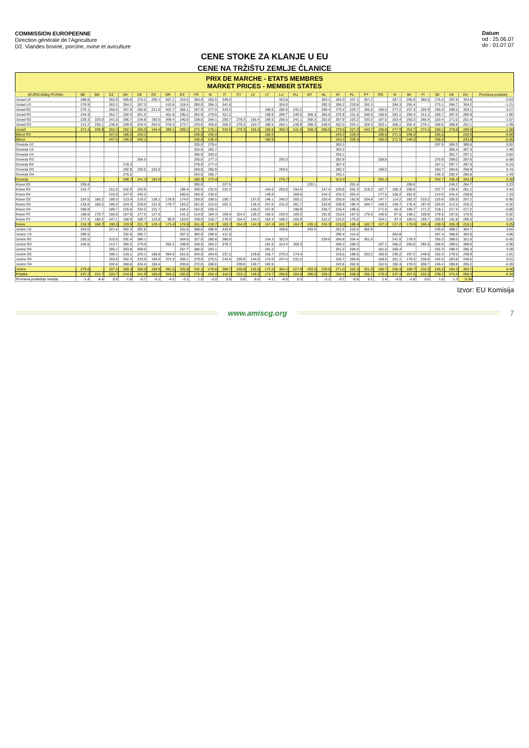COMMISSION EUROPEENNE
Direction générale de l'Agriculture
D2. Viandes bovine, porcine, ovine et aviculture
Datum
od : 25.06.07
do : 01.07.07
CENE STOKE ZA KLANJE U EU
CENE NA TRŽIŠTU ZEMLJE ČLANICE
PRIX DE MARCHE - ETATS MEMBRES
MARKET PRICES - MEMBER STATES
| (EURO/100kg PC/DW) | BE | BG | CZ | DK | DE | EE | GR | ES | FR | IE | IT | CY | LV | LT | LU | HU | MT | NL | AT | PL | PT | RO | SI | SK | FI | SE | UK | EU | Promena poslednj |
| --- | --- | --- | --- | --- | --- | --- | --- | --- | --- | --- | --- | --- | --- | --- | --- | --- | --- | --- | --- | --- | --- | --- | --- | --- | --- | --- | --- | --- | --- |
| Junad U2 | 298.6 | | 262.9 | 305.8 | 270.2 | 290.1 | 407.1 | 323.0 | 303.0 | 283.5 | 349.0 | | | | 323.8 | | | 303.1 | 284.0 | 237.1 | 357.2 | | 287.1 | 255.6 | 360.6 | 275.4 | 297.8 | 324.8 | -0.63 |
| Junad U3 | 276.9 | | 263.2 | 304.1 | 267.3 | | 410.8 | 318.4 | 290.0 | 284.3 | 341.6 | | | | 324.0 | | | 292.3 | 285.2 | 233.8 | 352.3 | | 284.3 | 255.4 | | 273.1 | 294.7 | 304.2 | -1.21 |
| Junad R2 | 270.1 | | 255.5 | 287.9 | 265.8 | 221.5 | 403.7 | 365.1 | 267.0 | 277.0 | 319.5 | | | 186.6 | 285.9 | 242.2 | | 268.4 | 275.4 | 229.7 | 345.5 | 186.0 | 277.2 | 257.3 | 326.9 | 266.6 | 286.5 | 303.1 | 0.27 |
| Junad R3 | 244.9 | | 251.7 | 292.0 | 261.6 | | 401.8 | 295.2 | 262.0 | 279.6 | 321.2 | | | 190.9 | 269.7 | 240.5 | 358.3 | 265.6 | 276.9 | 231.0 | 340.5 | 195.8 | 281.1 | 255.4 | 314.1 | 266.7 | 287.5 | 280.9 | -1.95 |
| Junad O2 | 228.3 | 225.0 | 241.0 | 286.7 | 234.8 | 192.5 | 369.4 | 240.0 | 238.0 | 264.1 | 250.7 | 279.3 | 165.4 | 186.6 | 256.5 | 241.1 | 358.3 | 252.0 | 257.9 | 225.2 | 333.3 | 187.0 | 263.4 | 250.3 | 266.4 | 253.4 | 271.0 | 251.4 | -1.67 |
| Junad O3 | 212.2 | 230.1 | 236.8 | 269.9 | 234.4 | 204.5 | 378.3 | 273.7 | 233.0 | 265.8 | 255.2 | 279.3 | 164.7 | 186.5 | 254.1 | 239.9 | 358.3 | 249.5 | 262.0 | 224.1 | 329.3 | 203.1 | 266.1 | 252.4 | 276.1 | 256.6 | 266.8 | 251.1 | -1.39 |
| Junad | 272.4 | 226.9 | 252.3 | 282.1 | 255.5 | 194.4 | 389.1 | 309.1 | 272.7 | 278.1 | 332.6 | 279.3 | 165.3 | 186.8 | 306.3 | 241.0 | 358.3 | 266.6 | 279.5 | 227.2 | 343.7 | 195.8 | 277.9 | 254.7 | 274.1 | 260.1 | 278.8 | 289.0 | -1.08 |
| Bikovi R3 | | | 247.5 | 186.5 | 240.1 | | | | 236.0 | 235.4 | | | | 186.5 | | | | | 243.3 | 229.4 | | 186.0 | 271.5 | 248.3 | | 256.0 | | 233.9 | -6.66 |
| Bikovi | | | 247.5 | 186.5 | 240.1 | | | | 236.0 | 235.4 | | | | 186.5 | | | | | 243.3 | 229.4 | | 186.0 | 271.5 | 248.3 | | 256.0 | | 233.9 | -6.66 |
| Goveda U2 | | | | | | | | | 325.0 | 279.4 | | | | | | | | | 363.3 | | | | | | | 267.9 | 304.3 | 309.6 | 0.02 |
| Goveda U3 | | | | | | | | | 325.0 | 282.7 | | | | | | | | | 353.2 | | | | | | | | 305.4 | 307.3 | 1.48 |
| Goveda U4 | | | | | | | | | 305.0 | 283.0 | | | | | | | | | 334.1 | | | | | | | | 301.7 | 297.1 | 0.62 |
| Goveda R3 | | | | | 264.5 | | | | 295.0 | 277.3 | | | | | 293.3 | | | | 282.9 | | | 208.8 | | | | 270.8 | 299.0 | 287.6 | -0.68 |
| Goveda R4 | | | | 278.3 | | | | | 278.0 | 277.4 | | | | | | | | | 267.4 | | | | | | | 257.1 | 297.7 | 287.5 | -0.24 |
| Goveda O3 | | | | 292.8 | 235.5 | 182.5 | | | 260.0 | 265.9 | | | | | 259.5 | | | | 280.2 | | | 196.5 | | | | 254.7 | 284.6 | 268.9 | 0.74 |
| Goveda O4 | | | | 275.2 | | | | | 254.0 | 266.7 | | | | | | | | | 245.1 | | | | | | | 246.3 | 292.4 | 280.8 | 1.43 |
| Goveda | | | | 288.7 | 241.2 | 182.5 | | | 280.3 | 273.4 | | | | | 276.7 | | | | 313.4 | | | 202.1 | | | | 254.7 | 295.4 | 284.2 | 0.30 |
| Krave R2 | 255.8 | | | | | | | | 305.0 | | 227.5 | | | | | | 220.1 | | | 201.6 | | | | 208.0 | | | 245.2 | 264.7 | 2.23 |
| Krave R3 | 243.7 | | 212.3 | 242.9 | 243.8 | | | 196.4 | 309.0 | 232.6 | 222.3 | | | 154.0 | 293.8 | 194.5 | | 247.4 | 229.8 | 202.3 | 219.2 | 167.7 | 185.3 | 200.6 | | 237.7 | 238.4 | 261.1 | 2.44 |
| Krave R4 | | | 210.3 | 247.9 | 245.2 | | | 260.6 | 293.0 | 235.6 | | | | 149.0 | | 189.5 | | 244.3 | 234.2 | 203.4 | | 177.5 | 158.2 | 201.6 | | 214.5 | 234.4 | 238.8 | 1.33 |
| Krave O2 | 224.5 | 186.2 | 189.3 | 213.4 | 219.2 | 138.1 | 178.9 | 174.0 | 256.0 | 209.5 | 190.7 | | 137.0 | 146.1 | 240.3 | 200.1 | | 226.4 | 205.9 | 182.8 | 204.8 | 147.7 | 114.2 | 182.3 | 210.2 | 225.6 | 205.9 | 207.1 | -0.90 |
| Krave O3 | 218.6 | 166.2 | 185.4 | 224.3 | 229.0 | 131.9 | 179.7 | 183.2 | 261.0 | 223.6 | 202.1 | | 138.3 | 157.6 | 231.0 | 201.7 | | 233.8 | 208.9 | 190.4 | 184.7 | 158.5 | 146.7 | 176.4 | 197.0 | 225.9 | 212.5 | 225.2 | -0.32 |
| Krave O4 | 208.8 | | 189.7 | 225.6 | 234.2 | 131.7 | | 154.2 | 252.0 | 226.4 | | | 145.2 | 157.8 | | 198.9 | | 236.7 | 216.4 | 196.5 | | 171.8 | 65.4 | 169.7 | 171.2 | 218.1 | 217.4 | 217.2 | -0.80 |
| Krave P2 | 188.6 | 170.7 | 155.8 | 157.9 | 177.5 | 127.6 | | 141.3 | 214.0 | 184.3 | 169.4 | 154.2 | 126.2 | 156.5 | 193.5 | 160.3 | | 191.8 | 210.6 | 167.5 | 176.5 | 140.5 | 87.6 | 138.1 | 158.9 | 176.6 | 157.6 | 176.6 | -0.02 |
| Krave P3 | 177.4 | 186.2 | 147.1 | 188.9 | 188.7 | 123.9 | 90.8 | 153.6 | 239.0 | 218.7 | 178.3 | 154.2 | 134.2 | 162.4 | 186.2 | 165.9 | | 212.2 | 215.5 | 175.0 | | 154.1 | 97.4 | 150.0 | 159.7 | 205.8 | 191.8 | 205.5 | 0.55 |
| Krave | 218.3 | 168.7 | 190.3 | 193.5 | 221.7 | 129.1 | 173.4 | 176.6 | 261.6 | 219.7 | 183.7 | 154.2 | 134.3 | 157.4 | 241.7 | 184.7 | 220.1 | 226.3 | 219.0 | 188.4 | 182.7 | 157.1 | 137.2 | 179.9 | 166.4 | 209.5 | 205.3 | 218.1 | 0.25 |
| Junice U2 | 319.0 | | 221.4 | 302.3 | 291.8 | | | 331.6 | 388.0 | 286.9 | 418.9 | | | | 339.6 | | 293.5 | | 322.5 | 216.3 | 362.9 | | | | | 235.0 | 308.2 | 364.7 | 3.04 |
| Junice U3 | 299.5 | | | 332.8 | 285.7 | | | 357.3 | 383.0 | 288.6 | 411.0 | | | | | | | | 290.4 | 214.6 | | | 264.8 | | | 267.4 | 308.8 | 363.8 | 4.56 |
| Junice R2 | 255.5 | | 215.5 | 291.4 | 286.1 | | | 304.0 | 327.0 | 280.8 | 380.6 | | | 154.3 | 322.9 | | | 229.6 | 266.8 | 204.4 | 351.5 | | 241.0 | 178.3 | | 250.3 | 288.5 | 321.5 | -0.45 |
| Junice R3 | 240.5 | | 213.7 | 300.2 | 279.0 | | 392.2 | 338.8 | 328.0 | 283.2 | 379.1 | | | 181.6 | 313.4 | 300.3 | | | 268.2 | 208.3 | | 197.1 | 266.2 | 205.0 | 292.5 | 258.8 | 299.5 | 308.6 | -2.06 |
| Junice R4 | | | 205.1 | 303.8 | 269.0 | | | 267.7 | 306.0 | 283.1 | | | | 181.2 | | | | | 261.2 | 209.4 | | 181.0 | 260.4 | | | 252.3 | 298.3 | 285.3 | 0.28 |
| Junice O2 | | | 196.1 | 243.1 | 225.1 | 185.8 | 384.0 | 261.5 | 264.0 | 264.8 | 237.2 | | 129.8 | 155.7 | 275.0 | 174.4 | | | 219.5 | 189.5 | 333.2 | 165.8 | 236.2 | 197.2 | 249.6 | 220.3 | 279.5 | 238.9 | -1.01 |
| Junice O3 | | | 203.5 | 262.4 | 233.9 | 195.6 | 373.3 | 266.1 | 279.0 | 270.5 | 234.5 | 239.8 | 144.0 | 175.0 | 247.6 | 231.2 | | | 226.7 | 200.8 | | 168.6 | 251.1 | 178.3 | 236.6 | 242.5 | 283.8 | 248.5 | 0.01 |
| Junice O4 | | | 192.6 | 260.8 | 234.4 | 190.4 | | 230.6 | 272.0 | 269.8 | | 239.8 | 128.7 | 182.6 | | | | | 243.6 | 202.8 | | 152.5 | 192.4 | 178.3 | 208.7 | 245.4 | 289.8 | 265.2 | -0.28 |
| Junice | 279.6 | | 207.2 | 280.4 | 260.0 | 189.9 | 381.5 | 325.8 | 342.1 | 278.6 | 389.7 | 239.8 | 135.5 | 172.5 | 304.3 | 227.9 | 293.5 | 229.6 | 271.2 | 202.2 | 351.9 | 180.7 | 256.4 | 189.7 | 232.2 | 245.2 | 294.3 | 304.7 | 0.48 |
| Polutke | 237.2 | 212.7 | 220.7 | 244.6 | 241.9 | 166.0 | 354.2 | 292.6 | 276.4 | 264.4 | 316.5 | 233.1 | 149.3 | 174.7 | 280.6 | 204.9 | 296.0 | 229.2 | 260.4 | 208.6 | 306.3 | 170.4 | 237.4 | 207.0 | 232.2 | 239.2 | 274.4 | 266.3 | -0.34 |
| Promena poslednje nedelje | -1.4 | -8.4 | 0.9 | -1.8 | -0.7 | -5.1 | -4.2 | -2.1 | 1.2 | -2.0 | 0.5 | 0.0 | -5.0 | -4.1 | -6.0 | 0.3 | | -2.1 | -0.7 | -0.6 | 0.1 | 1.4 | -4.5 | -2.8 | 0.0 | 1.5 | 1.3 | -0.34 | |
Izvor: EU Komisija
www.amiscg.org 7